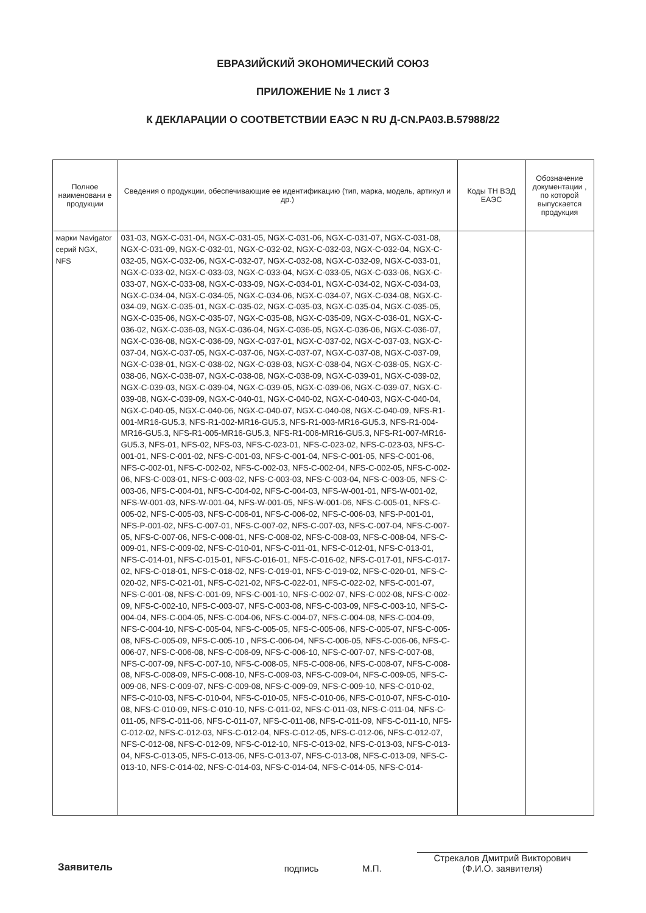ЕВРАЗИЙСКИЙ ЭКОНОМИЧЕСКИЙ СОЮЗ
ПРИЛОЖЕНИЕ № 1 лист 3
К ДЕКЛАРАЦИИ О СООТВЕТСТВИИ ЕАЭС N RU Д-CN.PA03.B.57988/22
| Полное наименовани е продукции | Сведения о продукции, обеспечивающие ее идентификацию (тип, марка, модель, артикул и др.) | Коды ТН ВЭД ЕАЭС | Обозначение документации , по которой выпускается продукция |
| --- | --- | --- | --- |
| марки Navigator серий NGX, NFS | 031-03, NGX-C-031-04, NGX-C-031-05, NGX-C-031-06, NGX-C-031-07, NGX-C-031-08, NGX-C-031-09, NGX-C-032-01, NGX-C-032-02, NGX-C-032-03, NGX-C-032-04, NGX-C-032-05, NGX-C-032-06, NGX-C-032-07, NGX-C-032-08, NGX-C-032-09, NGX-C-033-01, NGX-C-033-02, NGX-C-033-03, NGX-C-033-04, NGX-C-033-05, NGX-C-033-06, NGX-C-033-07, NGX-C-033-08, NGX-C-033-09, NGX-C-034-01, NGX-C-034-02, NGX-C-034-03, NGX-C-034-04, NGX-C-034-05, NGX-C-034-06, NGX-C-034-07, NGX-C-034-08, NGX-C-034-09, NGX-C-035-01, NGX-C-035-02, NGX-C-035-03, NGX-C-035-04, NGX-C-035-05, NGX-C-035-06, NGX-C-035-07, NGX-C-035-08, NGX-C-035-09, NGX-C-036-01, NGX-C-036-02, NGX-C-036-03, NGX-C-036-04, NGX-C-036-05, NGX-C-036-06, NGX-C-036-07, NGX-C-036-08, NGX-C-036-09, NGX-C-037-01, NGX-C-037-02, NGX-C-037-03, NGX-C-037-04, NGX-C-037-05, NGX-C-037-06, NGX-C-037-07, NGX-C-037-08, NGX-C-037-09, NGX-C-038-01, NGX-C-038-02, NGX-C-038-03, NGX-C-038-04, NGX-C-038-05, NGX-C-038-06, NGX-C-038-07, NGX-C-038-08, NGX-C-038-09, NGX-C-039-01, NGX-C-039-02, NGX-C-039-03, NGX-C-039-04, NGX-C-039-05, NGX-C-039-06, NGX-C-039-07, NGX-C-039-08, NGX-C-039-09, NGX-C-040-01, NGX-C-040-02, NGX-C-040-03, NGX-C-040-04, NGX-C-040-05, NGX-C-040-06, NGX-C-040-07, NGX-C-040-08, NGX-C-040-09, NFS-R1-001-MR16-GU5.3, NFS-R1-002-MR16-GU5.3, NFS-R1-003-MR16-GU5.3, NFS-R1-004-MR16-GU5.3, NFS-R1-005-MR16-GU5.3, NFS-R1-006-MR16-GU5.3, NFS-R1-007-MR16-GU5.3, NFS-01, NFS-02, NFS-03, NFS-C-023-01, NFS-C-023-02, NFS-C-023-03, NFS-C-001-01, NFS-C-001-02, NFS-C-001-03, NFS-C-001-04, NFS-C-001-05, NFS-C-001-06, NFS-C-002-01, NFS-C-002-02, NFS-C-002-03, NFS-C-002-04, NFS-C-002-05, NFS-C-002-06, NFS-C-003-01, NFS-C-003-02, NFS-C-003-03, NFS-C-003-04, NFS-C-003-05, NFS-C-003-06, NFS-C-004-01, NFS-C-004-02, NFS-C-004-03, NFS-W-001-01, NFS-W-001-02, NFS-W-001-03, NFS-W-001-04, NFS-W-001-05, NFS-W-001-06, NFS-C-005-01, NFS-C-005-02, NFS-C-005-03, NFS-C-006-01, NFS-C-006-02, NFS-C-006-03, NFS-P-001-01, NFS-P-001-02, NFS-C-007-01, NFS-C-007-02, NFS-C-007-03, NFS-C-007-04, NFS-C-007-05, NFS-C-007-06, NFS-C-008-01, NFS-C-008-02, NFS-C-008-03, NFS-C-008-04, NFS-C-009-01, NFS-C-009-02, NFS-C-010-01, NFS-C-011-01, NFS-C-012-01, NFS-C-013-01, NFS-C-014-01, NFS-C-015-01, NFS-C-016-01, NFS-C-016-02, NFS-C-017-01, NFS-C-017-02, NFS-C-018-01, NFS-C-018-02, NFS-C-019-01, NFS-C-019-02, NFS-C-020-01, NFS-C-020-02, NFS-C-021-01, NFS-C-021-02, NFS-C-022-01, NFS-C-022-02, NFS-C-001-07, NFS-C-001-08, NFS-C-001-09, NFS-C-001-10, NFS-C-002-07, NFS-C-002-08, NFS-C-002-09, NFS-C-002-10, NFS-C-003-07, NFS-C-003-08, NFS-C-003-09, NFS-C-003-10, NFS-C-004-04, NFS-C-004-05, NFS-C-004-06, NFS-C-004-07, NFS-C-004-08, NFS-C-004-09, NFS-C-004-10, NFS-C-005-04, NFS-C-005-05, NFS-C-005-06, NFS-C-005-07, NFS-C-005-08, NFS-C-005-09, NFS-C-005-10 , NFS-C-006-04, NFS-C-006-05, NFS-C-006-06, NFS-C-006-07, NFS-C-006-08, NFS-C-006-09, NFS-C-006-10, NFS-C-007-07, NFS-C-007-08, NFS-C-007-09, NFS-C-007-10, NFS-C-008-05, NFS-C-008-06, NFS-C-008-07, NFS-C-008-08, NFS-C-008-09, NFS-C-008-10, NFS-C-009-03, NFS-C-009-04, NFS-C-009-05, NFS-C-009-06, NFS-C-009-07, NFS-C-009-08, NFS-C-009-09, NFS-C-009-10, NFS-C-010-02, NFS-C-010-03, NFS-C-010-04, NFS-C-010-05, NFS-C-010-06, NFS-C-010-07, NFS-C-010-08, NFS-C-010-09, NFS-C-010-10, NFS-C-011-02, NFS-C-011-03, NFS-C-011-04, NFS-C-011-05, NFS-C-011-06, NFS-C-011-07, NFS-C-011-08, NFS-C-011-09, NFS-C-011-10, NFS-C-012-02, NFS-C-012-03, NFS-C-012-04, NFS-C-012-05, NFS-C-012-06, NFS-C-012-07, NFS-C-012-08, NFS-C-012-09, NFS-C-012-10, NFS-C-013-02, NFS-C-013-03, NFS-C-013-04, NFS-C-013-05, NFS-C-013-06, NFS-C-013-07, NFS-C-013-08, NFS-C-013-09, NFS-C-013-10, NFS-C-014-02, NFS-C-014-03, NFS-C-014-04, NFS-C-014-05, NFS-C-014- | | |
Заявитель подпись М.П. Стрекалов Дмитрий Викторович
(Ф.И.О. заявителя)